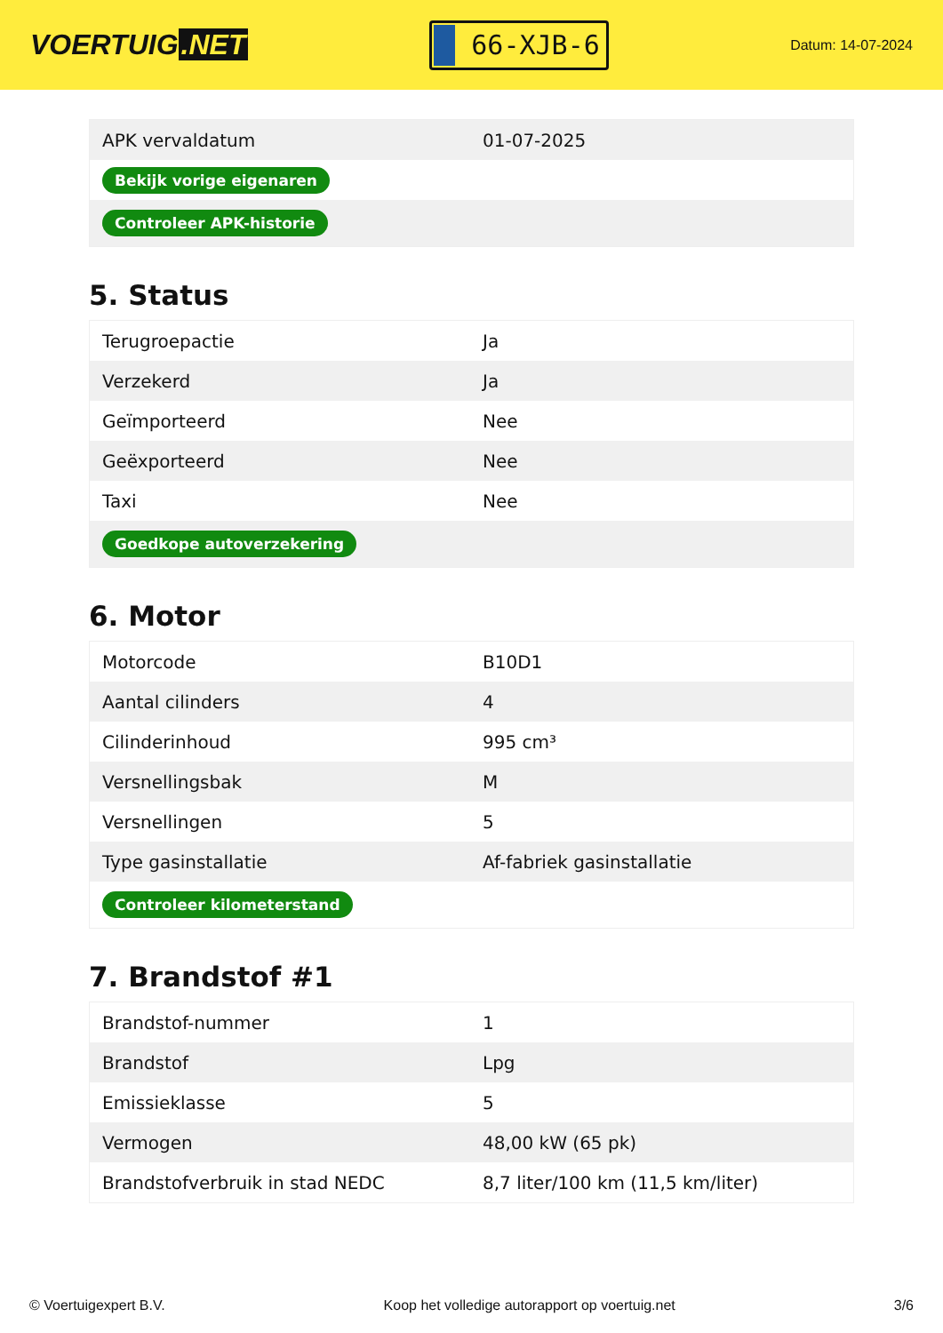VOERTUIG.NET
66-XJB-6
Datum: 14-07-2024
| APK vervaldatum | 01-07-2025 |
| Bekijk vorige eigenaren | |
| Controleer APK-historie | |
5. Status
| Terugroepactie | Ja |
| Verzekerd | Ja |
| Geïmporteerd | Nee |
| Geëxporteerd | Nee |
| Taxi | Nee |
| Goedkope autoverzekering | |
6. Motor
| Motorcode | B10D1 |
| Aantal cilinders | 4 |
| Cilinderinhoud | 995 cm³ |
| Versnellingsbak | M |
| Versnellingen | 5 |
| Type gasinstallatie | Af-fabriek gasinstallatie |
| Controleer kilometerstand | |
7. Brandstof #1
| Brandstof-nummer | 1 |
| Brandstof | Lpg |
| Emissieklasse | 5 |
| Vermogen | 48,00 kW (65 pk) |
| Brandstofverbruik in stad NEDC | 8,7 liter/100 km (11,5 km/liter) |
© Voertuigexpert B.V. Koop het volledige autorapport op voertuig.net 3/6